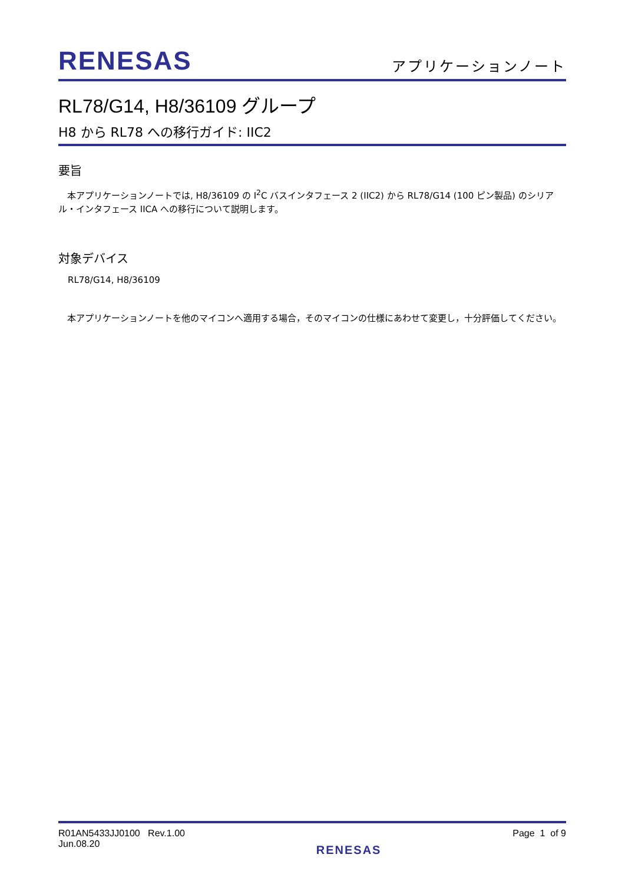RENESAS
アプリケーションノート
RL78/G14, H8/36109 グループ
H8 から RL78 への移行ガイド: IIC2
要旨
　本アプリケーションノートでは, H8/36109 の I<sup>2</sup>C バスインタフェース 2 (IIC2) から RL78/G14 (100 ピン製品) のシリアル・インタフェース IICA への移行について説明します。
対象デバイス
RL78/G14, H8/36109
　本アプリケーションノートを他のマイコンへ適用する場合，そのマイコンの仕様にあわせて変更し，十分評価してください。
R01AN5433JJ0100 Rev.1.00
Jun.08.20
RENESAS
Page 1 of 9